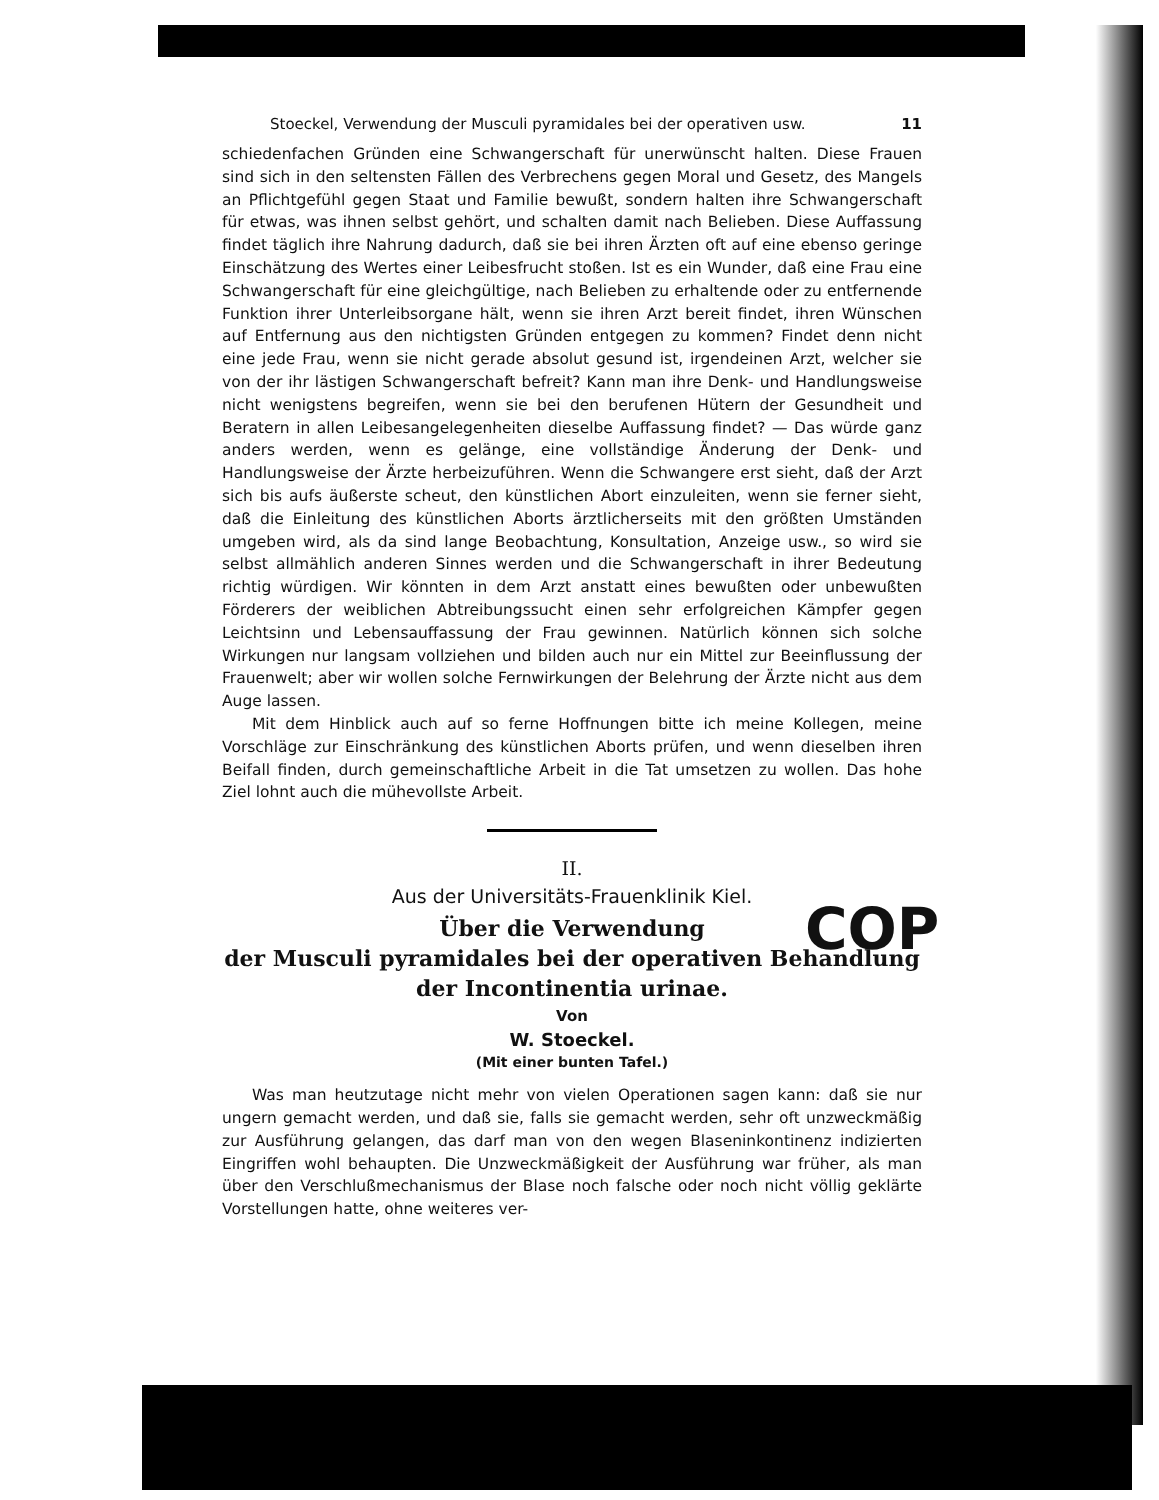Stoeckel, Verwendung der Musculi pyramidales bei der operativen usw. 11
schiedenfachen Gründen eine Schwangerschaft für unerwünscht halten. Diese Frauen sind sich in den seltensten Fällen des Verbrechens gegen Moral und Gesetz, des Mangels an Pflichtgefühl gegen Staat und Familie bewußt, sondern halten ihre Schwangerschaft für etwas, was ihnen selbst gehört, und schalten damit nach Belieben. Diese Auffassung findet täglich ihre Nahrung dadurch, daß sie bei ihren Ärzten oft auf eine ebenso geringe Einschätzung des Wertes einer Leibesfrucht stoßen. Ist es ein Wunder, daß eine Frau eine Schwangerschaft für eine gleichgültige, nach Belieben zu erhaltende oder zu entfernende Funktion ihrer Unterleibsorgane hält, wenn sie ihren Arzt bereit findet, ihren Wünschen auf Entfernung aus den nichtigsten Gründen entgegen zu kommen? Findet denn nicht eine jede Frau, wenn sie nicht gerade absolut gesund ist, irgendeinen Arzt, welcher sie von der ihr lästigen Schwangerschaft befreit? Kann man ihre Denk- und Handlungsweise nicht wenigstens begreifen, wenn sie bei den berufenen Hütern der Gesundheit und Beratern in allen Leibesangelegenheiten dieselbe Auffassung findet? — Das würde ganz anders werden, wenn es gelänge, eine vollständige Änderung der Denk- und Handlungsweise der Ärzte herbeizuführen. Wenn die Schwangere erst sieht, daß der Arzt sich bis aufs äußerste scheut, den künstlichen Abort einzuleiten, wenn sie ferner sieht, daß die Einleitung des künstlichen Aborts ärztlicherseits mit den größten Umständen umgeben wird, als da sind lange Beobachtung, Konsultation, Anzeige usw., so wird sie selbst allmählich anderen Sinnes werden und die Schwangerschaft in ihrer Bedeutung richtig würdigen. Wir könnten in dem Arzt anstatt eines bewußten oder unbewußten Förderers der weiblichen Abtreibungssucht einen sehr erfolgreichen Kämpfer gegen Leichtsinn und Lebensauffassung der Frau gewinnen. Natürlich können sich solche Wirkungen nur langsam vollziehen und bilden auch nur ein Mittel zur Beeinflussung der Frauenwelt; aber wir wollen solche Fernwirkungen der Belehrung der Ärzte nicht aus dem Auge lassen.
Mit dem Hinblick auch auf so ferne Hoffnungen bitte ich meine Kollegen, meine Vorschläge zur Einschränkung des künstlichen Aborts prüfen, und wenn dieselben ihren Beifall finden, durch gemeinschaftliche Arbeit in die Tat umsetzen zu wollen. Das hohe Ziel lohnt auch die mühevollste Arbeit.
II.
Aus der Universitäts-Frauenklinik Kiel.
Über die Verwendung
der Musculi pyramidales bei der operativen Behandlung
der Incontinentia urinae.
Von
W. Stoeckel.
(Mit einer bunten Tafel.)
Was man heutzutage nicht mehr von vielen Operationen sagen kann: daß sie nur ungern gemacht werden, und daß sie, falls sie gemacht werden, sehr oft unzweckmäßig zur Ausführung gelangen, das darf man von den wegen Blaseninkontinenz indizierten Eingriffen wohl behaupten. Die Unzweckmäßigkeit der Ausführung war früher, als man über den Verschlußmechanismus der Blase noch falsche oder noch nicht völlig geklärte Vorstellungen hatte, ohne weiteres ver-
COP